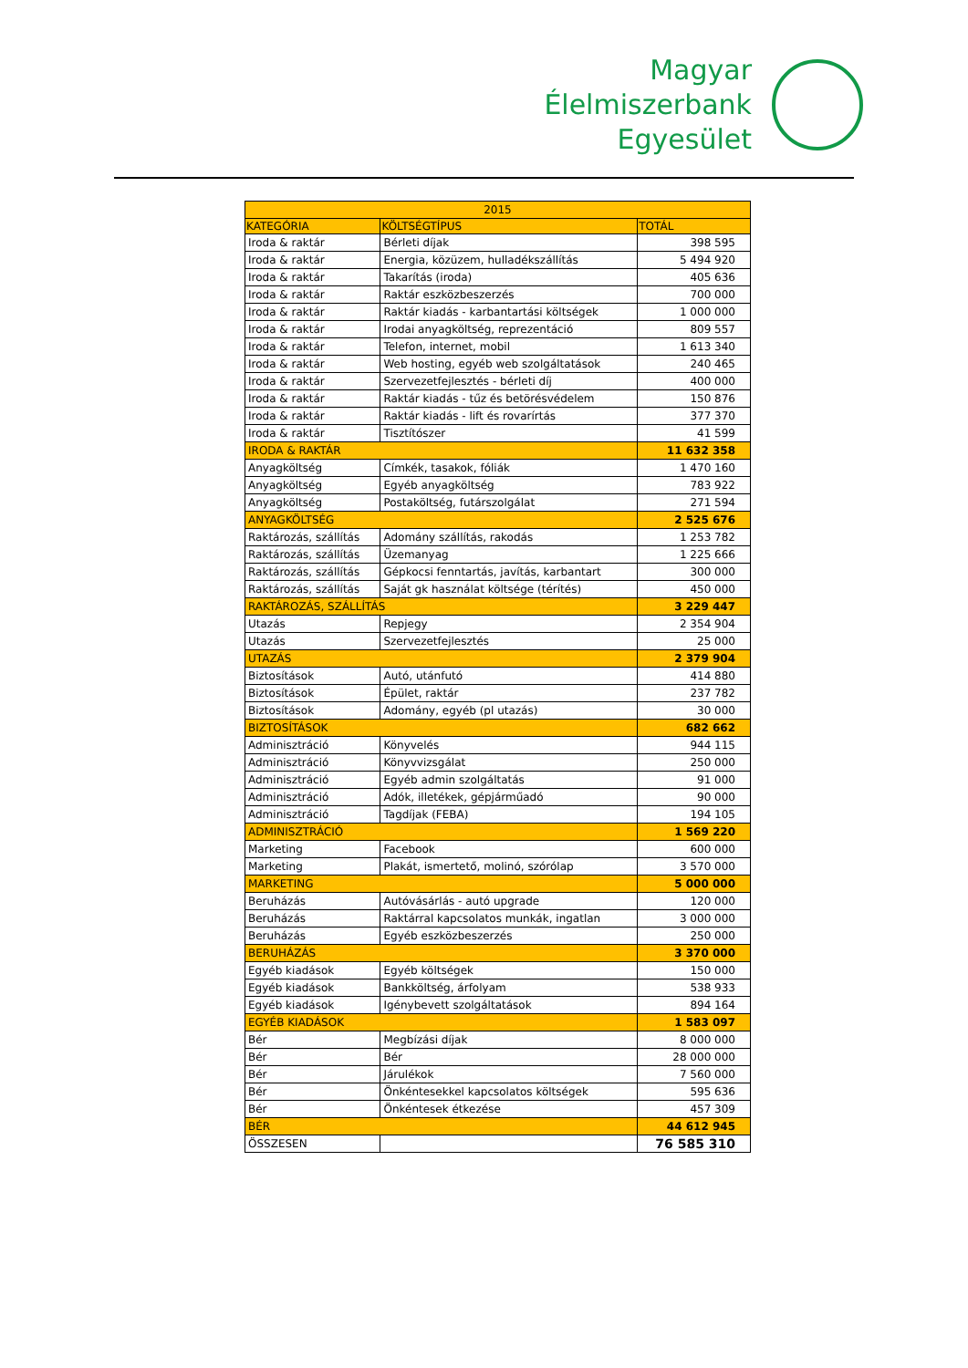Magyar
Élelmiszerbank
Egyesület
| 2015 | | |
| KATEGÓRIA | KÖLTSÉGTÍPUS | TOTÁL |
| Iroda & raktár | Bérleti díjak | 398 595 |
| Iroda & raktár | Energia, közüzem, hulladékszállítás | 5 494 920 |
| Iroda & raktár | Takarítás (iroda) | 405 636 |
| Iroda & raktár | Raktár eszközbeszerzés | 700 000 |
| Iroda & raktár | Raktár kiadás - karbantartási költségek | 1 000 000 |
| Iroda & raktár | Irodai anyagköltség, reprezentáció | 809 557 |
| Iroda & raktár | Telefon, internet, mobil | 1 613 340 |
| Iroda & raktár | Web hosting, egyéb web szolgáltatások | 240 465 |
| Iroda & raktár | Szervezetfejlesztés - bérleti díj | 400 000 |
| Iroda & raktár | Raktár kiadás - tűz és betörésvédelem | 150 876 |
| Iroda & raktár | Raktár kiadás - lift és rovarírtás | 377 370 |
| Iroda & raktár | Tisztítószer | 41 599 |
| IRODA & RAKTÁR | | 11 632 358 |
| Anyagköltség | Címkék, tasakok, fóliák | 1 470 160 |
| Anyagköltség | Egyéb anyagköltség | 783 922 |
| Anyagköltség | Postaköltség, futárszolgálat | 271 594 |
| ANYAGKÖLTSÉG | | 2 525 676 |
| Raktározás, szállítás | Adomány szállítás, rakodás | 1 253 782 |
| Raktározás, szállítás | Üzemanyag | 1 225 666 |
| Raktározás, szállítás | Gépkocsi fenntartás, javítás, karbantart | 300 000 |
| Raktározás, szállítás | Saját gk használat költsége (térítés) | 450 000 |
| RAKTÁROZÁS, SZÁLLÍTÁS | | 3 229 447 |
| Utazás | Repjegy | 2 354 904 |
| Utazás | Szervezetfejlesztés | 25 000 |
| UTAZÁS | | 2 379 904 |
| Biztosítások | Autó, utánfutó | 414 880 |
| Biztosítások | Épület, raktár | 237 782 |
| Biztosítások | Adomány, egyéb (pl utazás) | 30 000 |
| BIZTOSÍTÁSOK | | 682 662 |
| Adminisztráció | Könyvelés | 944 115 |
| Adminisztráció | Könyvvizsgálat | 250 000 |
| Adminisztráció | Egyéb admin szolgáltatás | 91 000 |
| Adminisztráció | Adók, illetékek, gépjárműadó | 90 000 |
| Adminisztráció | Tagdíjak (FEBA) | 194 105 |
| ADMINISZTRÁCIÓ | | 1 569 220 |
| Marketing | Facebook | 600 000 |
| Marketing | Plakát, ismertető, molinó, szórólap | 3 570 000 |
| MARKETING | | 5 000 000 |
| Beruházás | Autóvásárlás - autó upgrade | 120 000 |
| Beruházás | Raktárral kapcsolatos munkák, ingatlan | 3 000 000 |
| Beruházás | Egyéb eszközbeszerzés | 250 000 |
| BERUHÁZÁS | | 3 370 000 |
| Egyéb kiadások | Egyéb költségek | 150 000 |
| Egyéb kiadások | Bankköltség, árfolyam | 538 933 |
| Egyéb kiadások | Igénybevett szolgáltatások | 894 164 |
| EGYÉB KIADÁSOK | | 1 583 097 |
| Bér | Megbízási díjak | 8 000 000 |
| Bér | Bér | 28 000 000 |
| Bér | Járulékok | 7 560 000 |
| Bér | Önkéntesekkel kapcsolatos költségek | 595 636 |
| Bér | Önkéntesek étkezése | 457 309 |
| BÉR | | 44 612 945 |
| ÖSSZESEN | | 76 585 310 |